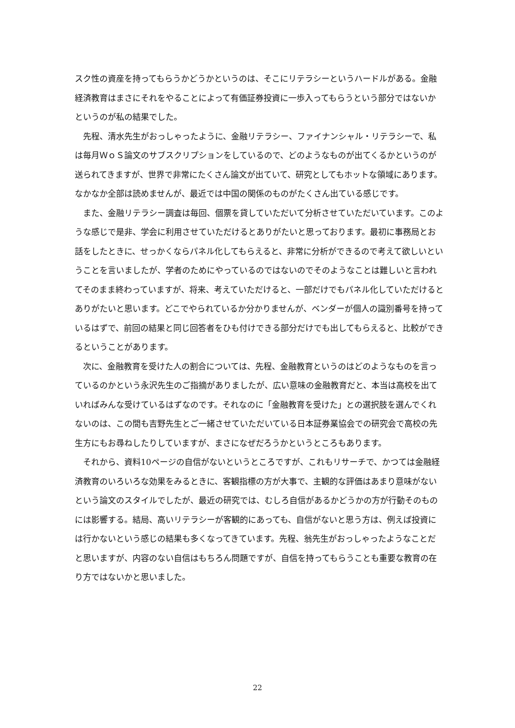スク性の資産を持ってもらうかどうかというのは、そこにリテラシーというハードルがある。金融経済教育はまさにそれをやることによって有価証券投資に一歩入ってもらうという部分ではないかというのが私の結果でした。
先程、清水先生がおっしゃったように、金融リテラシー、ファイナンシャル・リテラシーで、私は毎月ＷｏＳ論文のサブスクリプションをしているので、どのようなものが出てくるかというのが送られてきますが、世界で非常にたくさん論文が出ていて、研究としてもホットな領域にあります。なかなか全部は読めませんが、最近では中国の関係のものがたくさん出ている感じです。
また、金融リテラシー調査は毎回、個票を貸していただいて分析させていただいています。このような感じで是非、学会に利用させていただけるとありがたいと思っております。最初に事務局とお話をしたときに、せっかくならパネル化してもらえると、非常に分析ができるので考えて欲しいということを言いましたが、学者のためにやっているのではないのでそのようなことは難しいと言われてそのまま終わっていますが、将来、考えていただけると、一部だけでもパネル化していただけるとありがたいと思います。どこでやられているか分かりませんが、ベンダーが個人の識別番号を持っているはずで、前回の結果と同じ回答者をひも付けできる部分だけでも出してもらえると、比較ができるということがあります。
次に、金融教育を受けた人の割合については、先程、金融教育というのはどのようなものを言っているのかという永沢先生のご指摘がありましたが、広い意味の金融教育だと、本当は高校を出ていればみんな受けているはずなのです。それなのに「金融教育を受けた」との選択肢を選んでくれないのは、この間も吉野先生とご一緒させていただいている日本証券業協会での研究会で高校の先生方にもお尋ねしたりしていますが、まさになぜだろうかというところもあります。
それから、資料10ページの自信がないというところですが、これもリサーチで、かつては金融経済教育のいろいろな効果をみるときに、客観指標の方が大事で、主観的な評価はあまり意味がないという論文のスタイルでしたが、最近の研究では、むしろ自信があるかどうかの方が行動そのものには影響する。結局、高いリテラシーが客観的にあっても、自信がないと思う方は、例えば投資には行かないという感じの結果も多くなってきています。先程、翁先生がおっしゃったようなことだと思いますが、内容のない自信はもちろん問題ですが、自信を持ってもらうことも重要な教育の在り方ではないかと思いました。
22